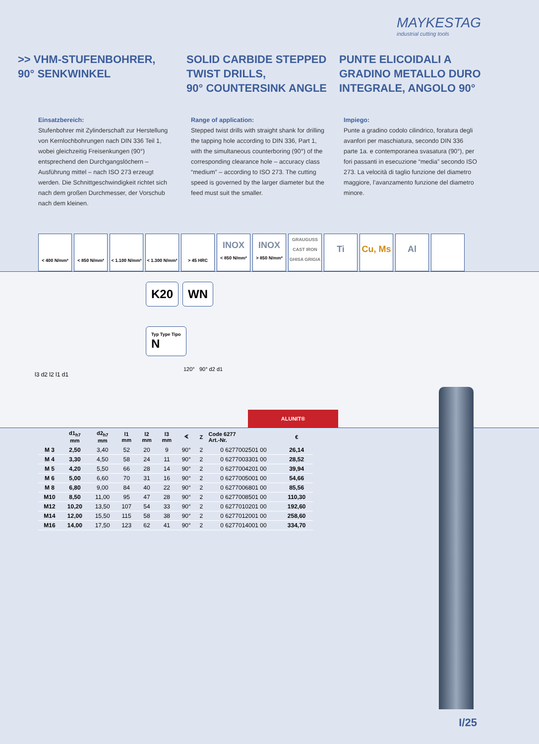MAYKESTAG
industrial cutting tools
>> VHM-STUFENBOHRER,
90° SENKWINKEL
SOLID CARBIDE STEPPED
TWIST DRILLS,
90° COUNTERSINK ANGLE
PUNTE ELICOIDALI A
GRADINO METALLO DURO
INTEGRALE, ANGOLO 90°
Einsatzbereich:
Stufenbohrer mit Zylinderschaft zur Herstellung von Kernlochbohrungen nach DIN 336 Teil 1, wobei gleichzeitig Freisenkungen (90°) entsprechend den Durchgangslöchern – Ausführung mittel – nach ISO 273 erzeugt werden. Die Schnittgeschwindigkeit richtet sich nach dem großen Durchmesser, der Vorschub nach dem kleinen.
Range of application:
Stepped twist drills with straight shank for drilling the tapping hole according to DIN 336, Part 1, with the simultaneous counterboring (90°) of the corresponding clearance hole – accuracy class “medium” – according to ISO 273. The cutting speed is governed by the larger diameter but the feed must suit the smaller.
Impiego:
Punte a gradino codolo cilindrico, foratura degli avanfori per maschiatura, secondo DIN 336 parte 1a. e contemporanea svasatura (90°), per fori passanti in esecuzione “media” secondo ISO 273. La velocità di taglio funzione del diametro maggiore, l’avanzamento funzione del diametro minore.
< 400 N/mm² < 850 N/mm² < 1.100 N/mm²
< 1.300 N/mm²
> 45 HRC
INOX
< 850 N/mm²
INOX
> 850 N/mm²
GRAUGUSS
CAST IRON
GHISA GRIGIA
Ti Cu, Ms Al
l3 d2 l2 l1 d1
K20 WN Typ Type Tipo
N
120° 90° d2 d1
ALUNIT®
| | d1<sub>h7</sub> mm | d2<sub>h7</sub> mm | l1 mm | l2 mm | l3 mm | ∢ | Z | Code 6277 Art.-Nr. | € |
| --- | --- | --- | --- | --- | --- | --- | --- | --- | --- |
| M 3 | 2,50 | 3,40 | 52 | 20 | 9 | 90° | 2 | 0 6277002501 00 | 26,14 |
| M 4 | 3,30 | 4,50 | 58 | 24 | 11 | 90° | 2 | 0 6277003301 00 | 28,52 |
| M 5 | 4,20 | 5,50 | 66 | 28 | 14 | 90° | 2 | 0 6277004201 00 | 39,94 |
| M 6 | 5,00 | 6,60 | 70 | 31 | 16 | 90° | 2 | 0 6277005001 00 | 54,66 |
| M 8 | 6,80 | 9,00 | 84 | 40 | 22 | 90° | 2 | 0 6277006801 00 | 85,56 |
| M10 | 8,50 | 11,00 | 95 | 47 | 28 | 90° | 2 | 0 6277008501 00 | 110,30 |
| M12 | 10,20 | 13,50 | 107 | 54 | 33 | 90° | 2 | 0 6277010201 00 | 192,60 |
| M14 | 12,00 | 15,50 | 115 | 58 | 38 | 90° | 2 | 0 6277012001 00 | 258,60 |
| M16 | 14,00 | 17,50 | 123 | 62 | 41 | 90° | 2 | 0 6277014001 00 | 334,70 |
I/25